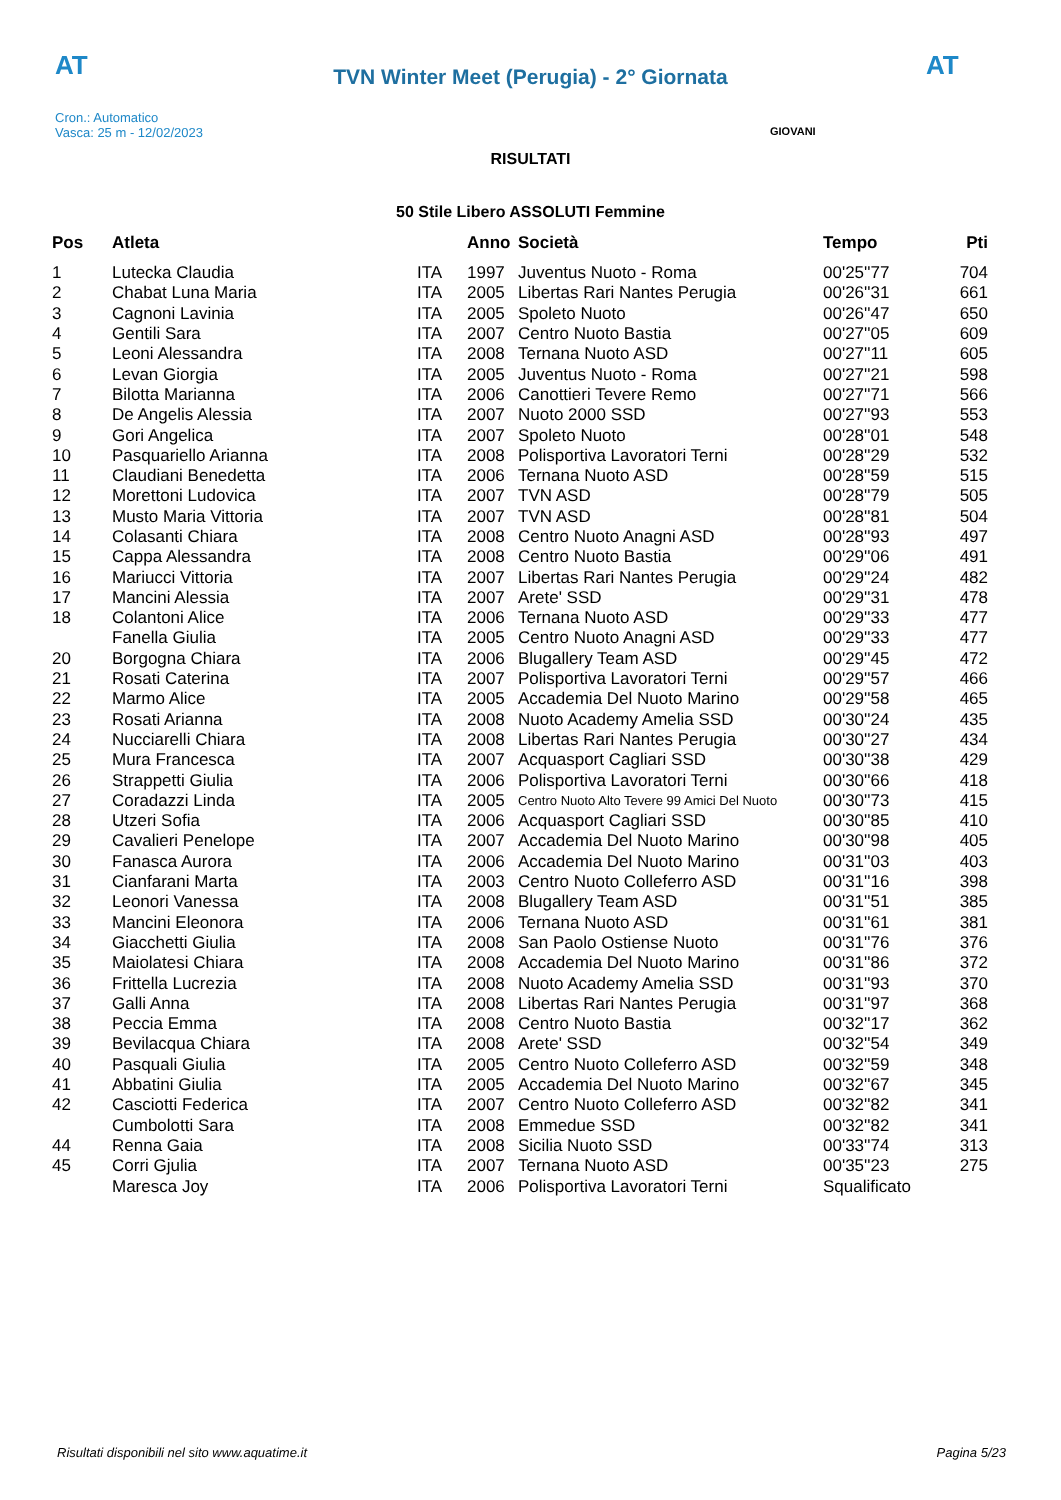AT
TVN Winter Meet (Perugia) - 2° Giornata
AT
Cron.: Automatico
Vasca: 25 m - 12/02/2023
GIOVANI
RISULTATI
50 Stile Libero ASSOLUTI Femmine
| Pos | Atleta | | Anno | Società | Tempo | Pti |
| --- | --- | --- | --- | --- | --- | --- |
| 1 | Lutecka Claudia | ITA | 1997 | Juventus Nuoto - Roma | 00'25''77 | 704 |
| 2 | Chabat Luna Maria | ITA | 2005 | Libertas Rari Nantes Perugia | 00'26''31 | 661 |
| 3 | Cagnoni Lavinia | ITA | 2005 | Spoleto Nuoto | 00'26''47 | 650 |
| 4 | Gentili Sara | ITA | 2007 | Centro Nuoto Bastia | 00'27''05 | 609 |
| 5 | Leoni Alessandra | ITA | 2008 | Ternana Nuoto ASD | 00'27''11 | 605 |
| 6 | Levan Giorgia | ITA | 2005 | Juventus Nuoto - Roma | 00'27''21 | 598 |
| 7 | Bilotta Marianna | ITA | 2006 | Canottieri Tevere Remo | 00'27''71 | 566 |
| 8 | De Angelis Alessia | ITA | 2007 | Nuoto 2000 SSD | 00'27''93 | 553 |
| 9 | Gori Angelica | ITA | 2007 | Spoleto Nuoto | 00'28''01 | 548 |
| 10 | Pasquariello Arianna | ITA | 2008 | Polisportiva Lavoratori Terni | 00'28''29 | 532 |
| 11 | Claudiani Benedetta | ITA | 2006 | Ternana Nuoto ASD | 00'28''59 | 515 |
| 12 | Morettoni Ludovica | ITA | 2007 | TVN ASD | 00'28''79 | 505 |
| 13 | Musto Maria Vittoria | ITA | 2007 | TVN ASD | 00'28''81 | 504 |
| 14 | Colasanti Chiara | ITA | 2008 | Centro Nuoto Anagni ASD | 00'28''93 | 497 |
| 15 | Cappa Alessandra | ITA | 2008 | Centro Nuoto Bastia | 00'29''06 | 491 |
| 16 | Mariucci Vittoria | ITA | 2007 | Libertas Rari Nantes Perugia | 00'29''24 | 482 |
| 17 | Mancini Alessia | ITA | 2007 | Arete' SSD | 00'29''31 | 478 |
| 18 | Colantoni Alice | ITA | 2006 | Ternana Nuoto ASD | 00'29''33 | 477 |
| | Fanella Giulia | ITA | 2005 | Centro Nuoto Anagni ASD | 00'29''33 | 477 |
| 20 | Borgogna Chiara | ITA | 2006 | Blugallery Team ASD | 00'29''45 | 472 |
| 21 | Rosati Caterina | ITA | 2007 | Polisportiva Lavoratori Terni | 00'29''57 | 466 |
| 22 | Marmo Alice | ITA | 2005 | Accademia Del Nuoto Marino | 00'29''58 | 465 |
| 23 | Rosati Arianna | ITA | 2008 | Nuoto Academy Amelia SSD | 00'30''24 | 435 |
| 24 | Nucciarelli Chiara | ITA | 2008 | Libertas Rari Nantes Perugia | 00'30''27 | 434 |
| 25 | Mura Francesca | ITA | 2007 | Acquasport Cagliari SSD | 00'30''38 | 429 |
| 26 | Strappetti Giulia | ITA | 2006 | Polisportiva Lavoratori Terni | 00'30''66 | 418 |
| 27 | Coradazzi Linda | ITA | 2005 | Centro Nuoto Alto Tevere 99 Amici Del Nuoto | 00'30''73 | 415 |
| 28 | Utzeri Sofia | ITA | 2006 | Acquasport Cagliari SSD | 00'30''85 | 410 |
| 29 | Cavalieri Penelope | ITA | 2007 | Accademia Del Nuoto Marino | 00'30''98 | 405 |
| 30 | Fanasca Aurora | ITA | 2006 | Accademia Del Nuoto Marino | 00'31''03 | 403 |
| 31 | Cianfarani Marta | ITA | 2003 | Centro Nuoto Colleferro ASD | 00'31''16 | 398 |
| 32 | Leonori Vanessa | ITA | 2008 | Blugallery Team ASD | 00'31''51 | 385 |
| 33 | Mancini Eleonora | ITA | 2006 | Ternana Nuoto ASD | 00'31''61 | 381 |
| 34 | Giacchetti Giulia | ITA | 2008 | San Paolo Ostiense Nuoto | 00'31''76 | 376 |
| 35 | Maiolatesi Chiara | ITA | 2008 | Accademia Del Nuoto Marino | 00'31''86 | 372 |
| 36 | Frittella Lucrezia | ITA | 2008 | Nuoto Academy Amelia SSD | 00'31''93 | 370 |
| 37 | Galli Anna | ITA | 2008 | Libertas Rari Nantes Perugia | 00'31''97 | 368 |
| 38 | Peccia Emma | ITA | 2008 | Centro Nuoto Bastia | 00'32''17 | 362 |
| 39 | Bevilacqua Chiara | ITA | 2008 | Arete' SSD | 00'32''54 | 349 |
| 40 | Pasquali Giulia | ITA | 2005 | Centro Nuoto Colleferro ASD | 00'32''59 | 348 |
| 41 | Abbatini Giulia | ITA | 2005 | Accademia Del Nuoto Marino | 00'32''67 | 345 |
| 42 | Casciotti Federica | ITA | 2007 | Centro Nuoto Colleferro ASD | 00'32''82 | 341 |
| | Cumbolotti Sara | ITA | 2008 | Emmedue SSD | 00'32''82 | 341 |
| 44 | Renna Gaia | ITA | 2008 | Sicilia Nuoto SSD | 00'33''74 | 313 |
| 45 | Corri Gjulia | ITA | 2007 | Ternana Nuoto ASD | 00'35''23 | 275 |
| | Maresca Joy | ITA | 2006 | Polisportiva Lavoratori Terni | Squalificato | |
Risultati disponibili nel sito www.aquatime.it Pagina 5/23